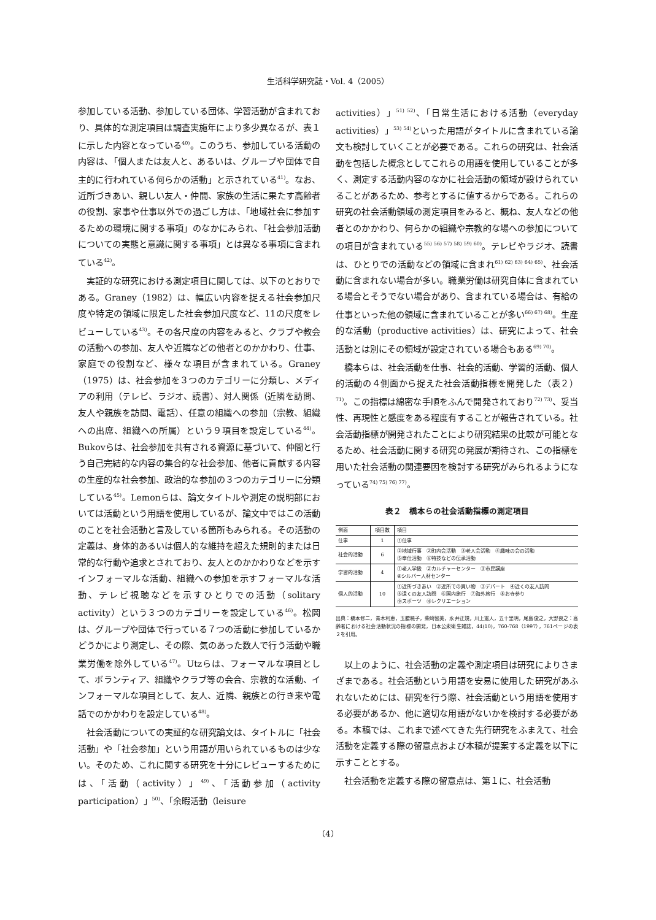生活科学研究誌・Vol. 4（2005）
参加している活動、参加している団体、学習活動が含まれており、具体的な測定項目は調査実施年により多少異なるが、表１に示した内容となっている<sup>40)</sup>。このうち、参加している活動の内容は、「個人または友人と、あるいは、グループや団体で自主的に行われている何らかの活動」と示されている<sup>41)</sup>。なお、近所づきあい、親しい友人・仲間、家族の生活に果たす高齢者の役割、家事や仕事以外での過ごし方は、「地域社会に参加するための環境に関する事項」のなかにみられ、「社会参加活動についての実態と意識に関する事項」とは異なる事項に含まれている<sup>42)</sup>。
実証的な研究における測定項目に関しては、以下のとおりである。Graney（1982）は、幅広い内容を捉える社会参加尺度や特定の領域に限定した社会参加尺度など、11の尺度をレビューしている<sup>43)</sup>。その各尺度の内容をみると、クラブや教会の活動への参加、友人や近隣などの他者とのかかわり、仕事、家庭での役割など、様々な項目が含まれている。Graney（1975）は、社会参加を３つのカテゴリーに分類し、メディアの利用（テレビ、ラジオ、読書）、対人関係（近隣を訪問、友人や親族を訪問、電話）、任意の組織への参加（宗教、組織への出席、組織への所属）という９項目を設定している<sup>44)</sup>。Bukovらは、社会参加を共有される資源に基づいて、仲間と行う自己完結的な内容の集合的な社会参加、他者に貢献する内容の生産的な社会参加、政治的な参加の３つのカテゴリーに分類している<sup>45)</sup>。Lemonらは、論文タイトルや測定の説明部においては活動という用語を使用しているが、論文中ではこの活動のことを社会活動と言及している箇所もみられる。その活動の定義は、身体的あるいは個人的な維持を超えた規則的または日常的な行動や追求とされており、友人とのかかわりなどを示すインフォーマルな活動、組織への参加を示すフォーマルな活動、テレビ視聴などを示すひとりでの活動（solitary activity）という３つのカテゴリーを設定している<sup>46)</sup>。松岡は、グループや団体で行っている７つの活動に参加しているかどうかにより測定し、その際、気のあった数人で行う活動や職業労働を除外している<sup>47)</sup>。Utzらは、フォーマルな項目として、ボランティア、組織やクラブ等の会合、宗教的な活動、インフォーマルな項目として、友人、近隣、親族との行き来や電話でのかかわりを設定している<sup>48)</sup>。
社会活動についての実証的な研究論文は、タイトルに「社会活動」や「社会参加」という用語が用いられているものは少ない。そのため、これに関する研究を十分にレビューするためには、「活動（activity）」<sup>49)</sup>、「活動参加（activity participation）」<sup>50)</sup>、「余暇活動（leisure
activities）」<sup>51) 52)</sup>、「日常生活における活動（everyday activities）」<sup>53) 54)</sup>といった用語がタイトルに含まれている論文も検討していくことが必要である。これらの研究は、社会活動を包括した概念としてこれらの用語を使用していることが多く、測定する活動内容のなかに社会活動の領域が設けられていることがあるため、参考とするに値するからである。これらの研究の社会活動領域の測定項目をみると、概ね、友人などの他者とのかかわり、何らかの組織や宗教的な場への参加についての項目が含まれている<sup>55) 56) 57) 58) 59) 60)</sup>。テレビやラジオ、読書は、ひとりでの活動などの領域に含まれ<sup>61) 62) 63) 64) 65)</sup>、社会活動に含まれない場合が多い。職業労働は研究自体に含まれている場合とそうでない場合があり、含まれている場合は、有給の仕事といった他の領域に含まれていることが多い<sup>66) 67) 68)</sup>。生産的な活動（productive activities）は、研究によって、社会活動とは別にその領域が設定されている場合もある<sup>69) 70)</sup>。
橋本らは、社会活動を仕事、社会的活動、学習的活動、個人的活動の４側面から捉えた社会活動指標を開発した（表２）<sup>71)</sup>。この指標は綿密な手順をふんで開発されており<sup>72) 73)</sup>、妥当性、再現性と感度をある程度有することが報告されている。社会活動指標が開発されたことにより研究結果の比較が可能となるため、社会活動に関する研究の発展が期待され、この指標を用いた社会活動の関連要因を検討する研究がみられるようになっている<sup>74) 75) 76) 77)</sup>。
表２　橋本らの社会活動指標の測定項目
| 側面 | 項目数 | 項目 |
| --- | --- | --- |
| 仕事 | 1 | ①仕事 |
| 社会的活動 | 6 | ②地域行事 ②町内会活動 ③老人会活動 ④趣味の会の活動 ⑤奉仕活動 ⑥特技などの伝承活動 |
| 学習的活動 | 4 | ①老人学級 ②カルチャーセンター ③市民講座 ④シルバー人材センター |
| 個人的活動 | 10 | ①近所づきあい ②近所での買い物 ③デパート ④近くの友人訪問 ⑤遠くの友人訪問 ⑥国内旅行 ⑦海外旅行 ⑧お寺参り ⑨スポーツ ⑩レクリエーション |
出典：橋本修二，青木利恵，玉腰暁子，柴崎智美，永井正規，川上憲人，五十里明，尾島俊之，大野良之：高齢者における社会活動状況の指標の開発，日本公衆衛生雑誌，44(10)，760-768（1997），761ページの表２を引用。
以上のように、社会活動の定義や測定項目は研究によりさまざまである。社会活動という用語を安易に使用した研究があふれないためには、研究を行う際、社会活動という用語を使用する必要があるか、他に適切な用語がないかを検討する必要がある。本稿では、これまで述べてきた先行研究をふまえて、社会活動を定義する際の留意点および本稿が提案する定義を以下に示すこととする。
社会活動を定義する際の留意点は、第１に、社会活動
（4）